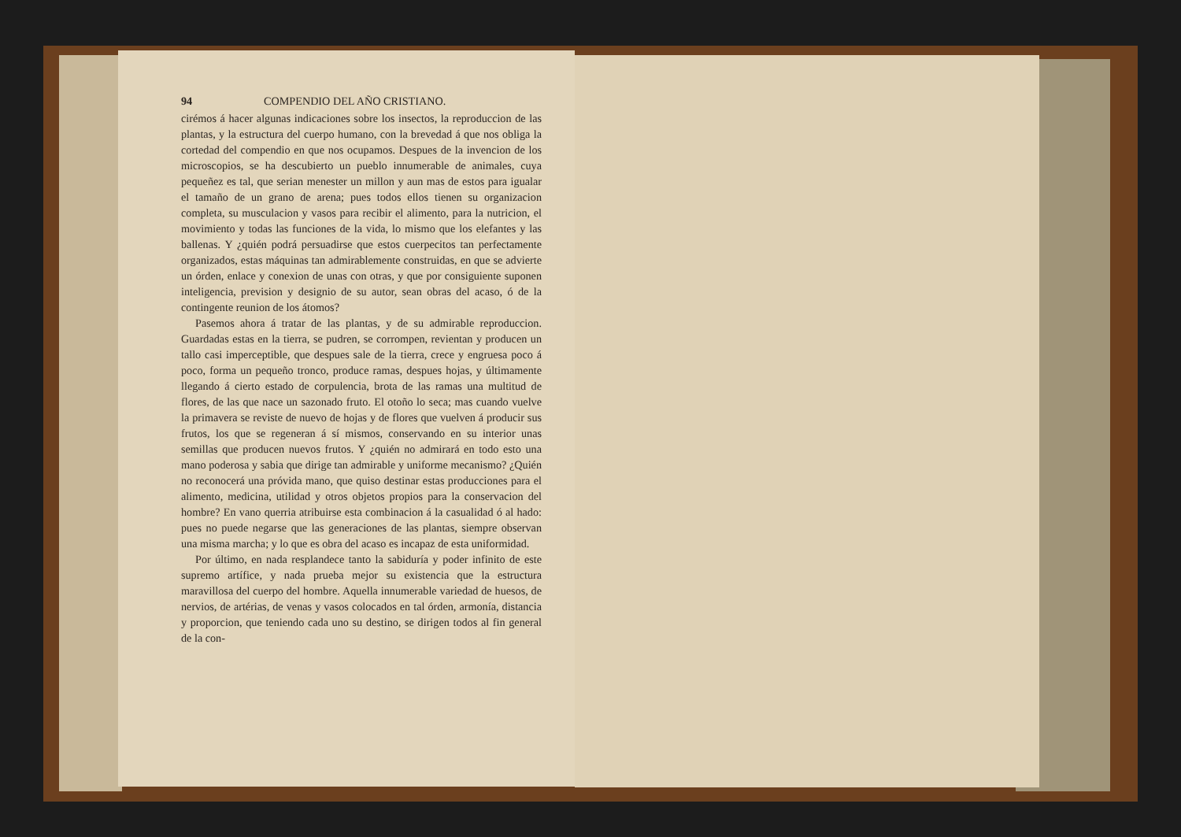94 COMPENDIO DEL AÑO CRISTIANO.
cirémos á hacer algunas indicaciones sobre los insectos, la reproduccion de las plantas, y la estructura del cuerpo humano, con la brevedad á que nos obliga la cortedad del compendio en que nos ocupamos. Despues de la invencion de los microscopios, se ha descubierto un pueblo innumerable de animales, cuya pequeñez es tal, que serian menester un millon y aun mas de estos para igualar el tamaño de un grano de arena; pues todos ellos tienen su organizacion completa, su musculacion y vasos para recibir el alimento, para la nutricion, el movimiento y todas las funciones de la vida, lo mismo que los elefantes y las ballenas. Y ¿quién podrá persuadirse que estos cuerpecitos tan perfectamente organizados, estas máquinas tan admirablemente construidas, en que se advierte un órden, enlace y conexion de unas con otras, y que por consiguiente suponen inteligencia, prevision y designio de su autor, sean obras del acaso, ó de la contingente reunion de los átomos?
Pasemos ahora á tratar de las plantas, y de su admirable reproduccion. Guardadas estas en la tierra, se pudren, se corrompen, revientan y producen un tallo casi imperceptible, que despues sale de la tierra, crece y engruesa poco á poco, forma un pequeño tronco, produce ramas, despues hojas, y últimamente llegando á cierto estado de corpulencia, brota de las ramas una multitud de flores, de las que nace un sazonado fruto. El otoño lo seca; mas cuando vuelve la primavera se reviste de nuevo de hojas y de flores que vuelven á producir sus frutos, los que se regeneran á sí mismos, conservando en su interior unas semillas que producen nuevos frutos. Y ¿quién no admirará en todo esto una mano poderosa y sabia que dirige tan admirable y uniforme mecanismo? ¿Quién no reconocerá una próvida mano, que quiso destinar estas producciones para el alimento, medicina, utilidad y otros objetos propios para la conservacion del hombre? En vano querria atribuirse esta combinacion á la casualidad ó al hado: pues no puede negarse que las generaciones de las plantas, siempre observan una misma marcha; y lo que es obra del acaso es incapaz de esta uniformidad.
Por último, en nada resplandece tanto la sabiduría y poder infinito de este supremo artífice, y nada prueba mejor su existencia que la estructura maravillosa del cuerpo del hombre. Aquella innumerable variedad de huesos, de nervios, de artérias, de venas y vasos colocados en tal órden, armonía, distancia y proporcion, que teniendo cada uno su destino, se dirigen todos al fin general de la con-